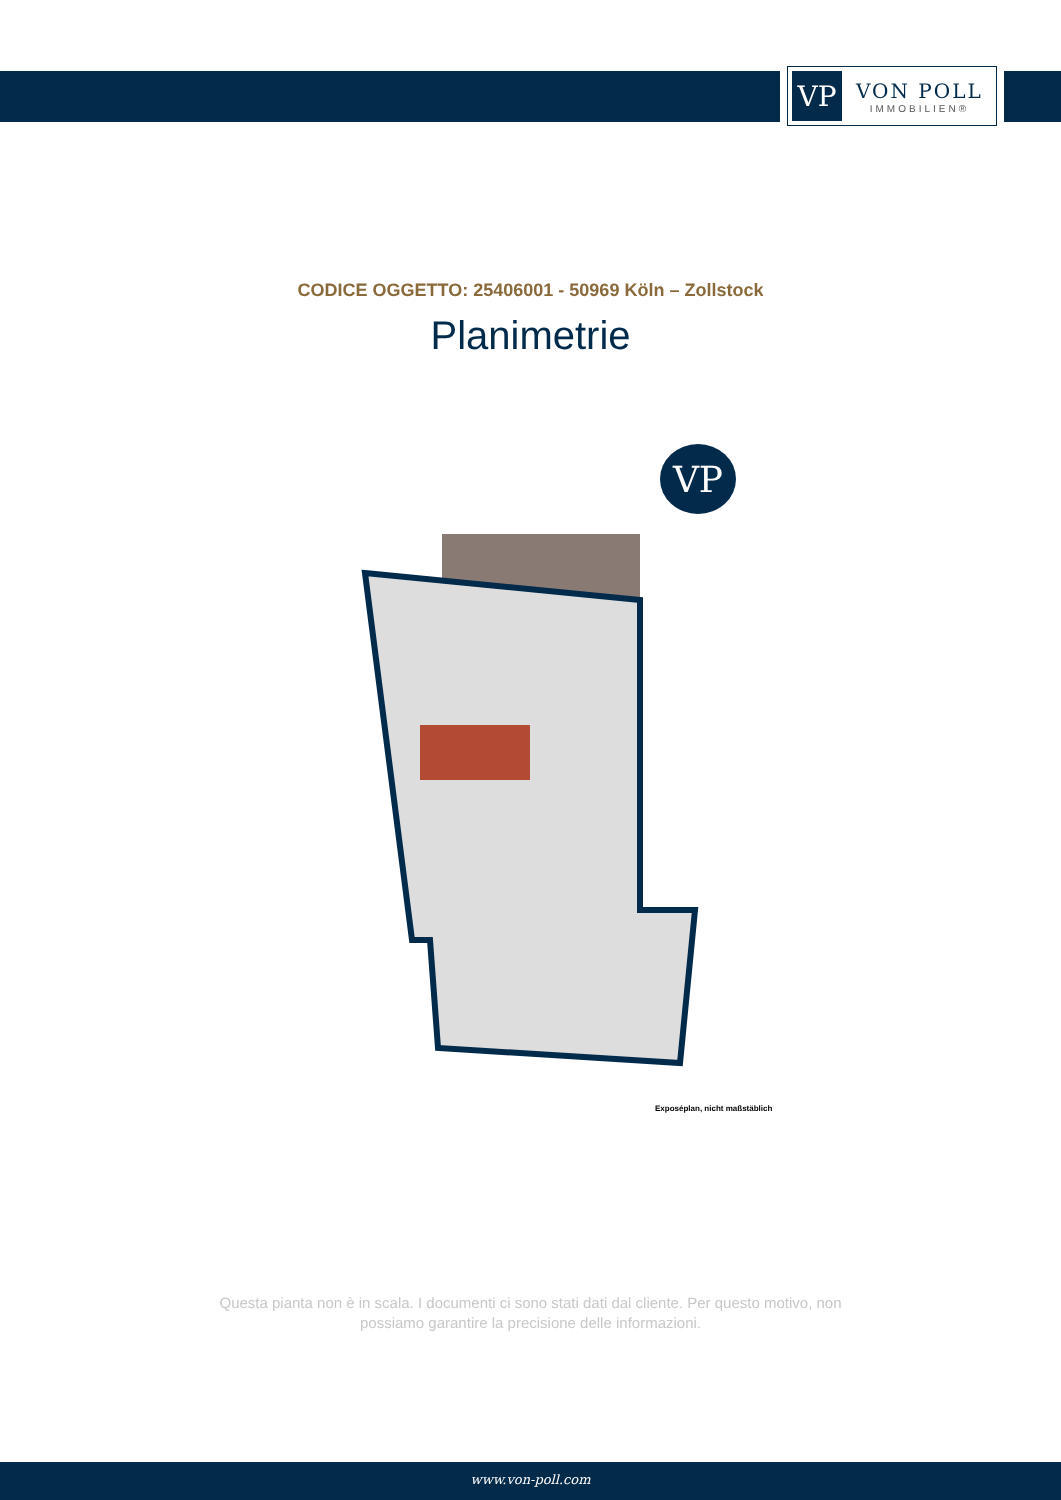VP
VON POLL
IMMOBILIEN®
CODICE OGGETTO: 25406001 - 50969 Köln – Zollstock
Planimetrie
VP
Exposéplan, nicht maßstäblich
Questa pianta non è in scala. I documenti ci sono stati dati dal cliente. Per questo motivo, non
possiamo garantire la precisione delle informazioni.
www.von-poll.com